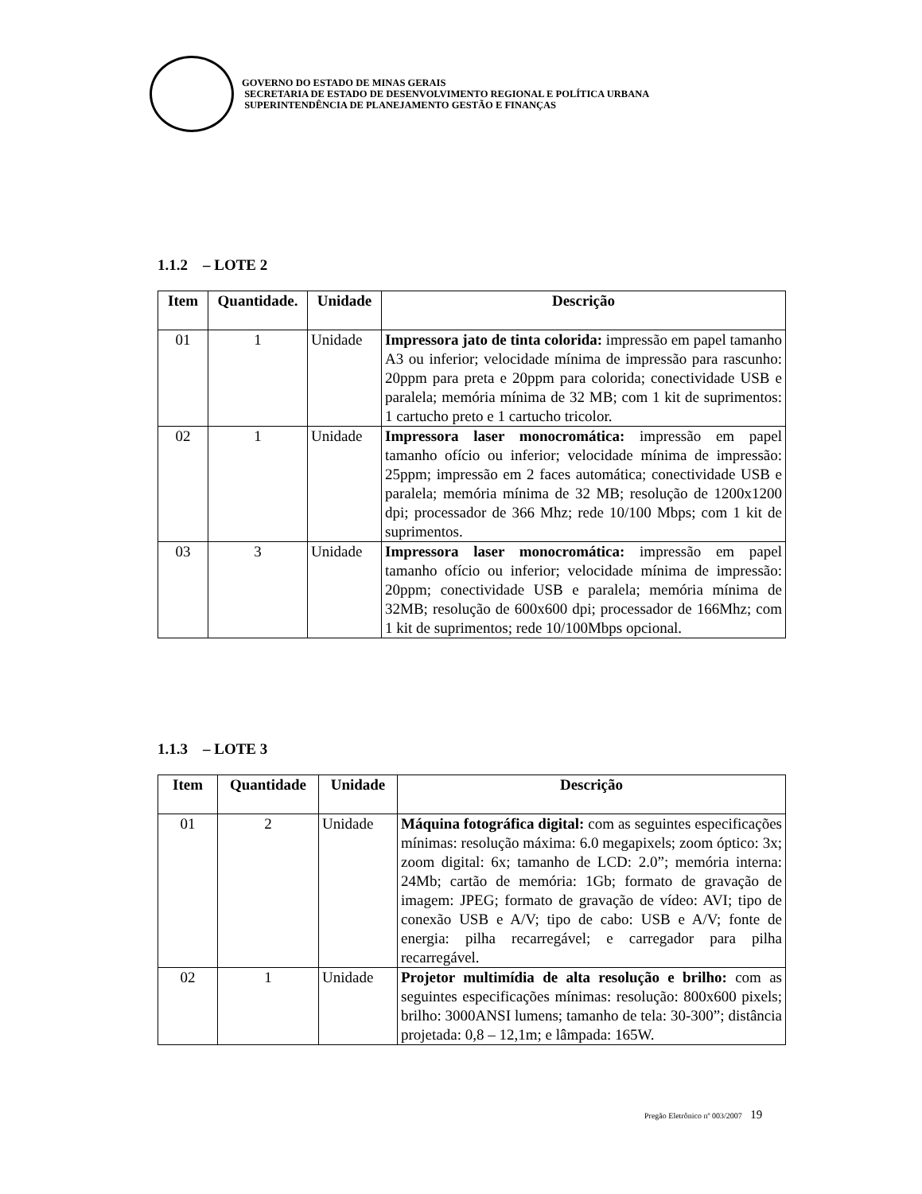GOVERNO DO ESTADO DE MINAS GERAIS
SECRETARIA DE ESTADO DE DESENVOLVIMENTO REGIONAL E POLÍTICA URBANA
SUPERINTENDÊNCIA DE PLANEJAMENTO GESTÃO E FINANÇAS
1.1.2 – LOTE 2
| Item | Quantidade. | Unidade | Descrição |
| --- | --- | --- | --- |
| 01 | 1 | Unidade | Impressora jato de tinta colorida: impressão em papel tamanho A3 ou inferior; velocidade mínima de impressão para rascunho: 20ppm para preta e 20ppm para colorida; conectividade USB e paralela; memória mínima de 32 MB; com 1 kit de suprimentos: 1 cartucho preto e 1 cartucho tricolor. |
| 02 | 1 | Unidade | Impressora laser monocromática: impressão em papel tamanho ofício ou inferior; velocidade mínima de impressão: 25ppm; impressão em 2 faces automática; conectividade USB e paralela; memória mínima de 32 MB; resolução de 1200x1200 dpi; processador de 366 Mhz; rede 10/100 Mbps; com 1 kit de suprimentos. |
| 03 | 3 | Unidade | Impressora laser monocromática: impressão em papel tamanho ofício ou inferior; velocidade mínima de impressão: 20ppm; conectividade USB e paralela; memória mínima de 32MB; resolução de 600x600 dpi; processador de 166Mhz; com 1 kit de suprimentos; rede 10/100Mbps opcional. |
1.1.3 – LOTE 3
| Item | Quantidade | Unidade | Descrição |
| --- | --- | --- | --- |
| 01 | 2 | Unidade | Máquina fotográfica digital: com as seguintes especificações mínimas: resolução máxima: 6.0 megapixels; zoom óptico: 3x; zoom digital: 6x; tamanho de LCD: 2.0”; memória interna: 24Mb; cartão de memória: 1Gb; formato de gravação de imagem: JPEG; formato de gravação de vídeo: AVI; tipo de conexão USB e A/V; tipo de cabo: USB e A/V; fonte de energia: pilha recarregável; e carregador para pilha recarregável. |
| 02 | 1 | Unidade | Projetor multimídia de alta resolução e brilho: com as seguintes especificações mínimas: resolução: 800x600 pixels; brilho: 3000ANSI lumens; tamanho de tela: 30-300”; distância projetada: 0,8 – 12,1m; e lâmpada: 165W. |
Pregão Eletrônico nº 003/2007 19